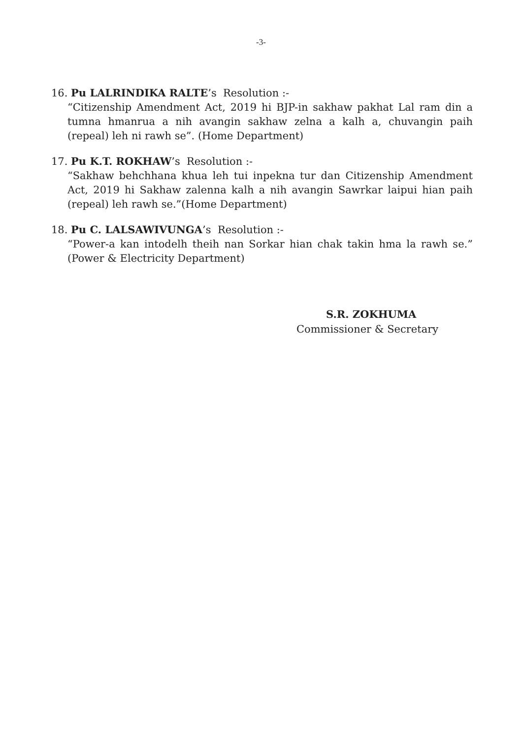-3-
16. Pu LALRINDIKA RALTE’s Resolution :-
“Citizenship Amendment Act, 2019 hi BJP-in sakhaw pakhat Lal ram din a tumna hmanrua a nih avangin sakhaw zelna a kalh a, chuvangin paih (repeal) leh ni rawh se”. (Home Department)
17. Pu K.T. ROKHAW’s Resolution :-
“Sakhaw behchhana khua leh tui inpekna tur dan Citizenship Amendment Act, 2019 hi Sakhaw zalenna kalh a nih avangin Sawrkar laipui hian paih (repeal) leh rawh se.”(Home Department)
18. Pu C. LALSAWIVUNGA’s Resolution :-
“Power-a kan intodelh theih nan Sorkar hian chak takin hma la rawh se.” (Power & Electricity Department)
S.R. ZOKHUMA
Commissioner & Secretary